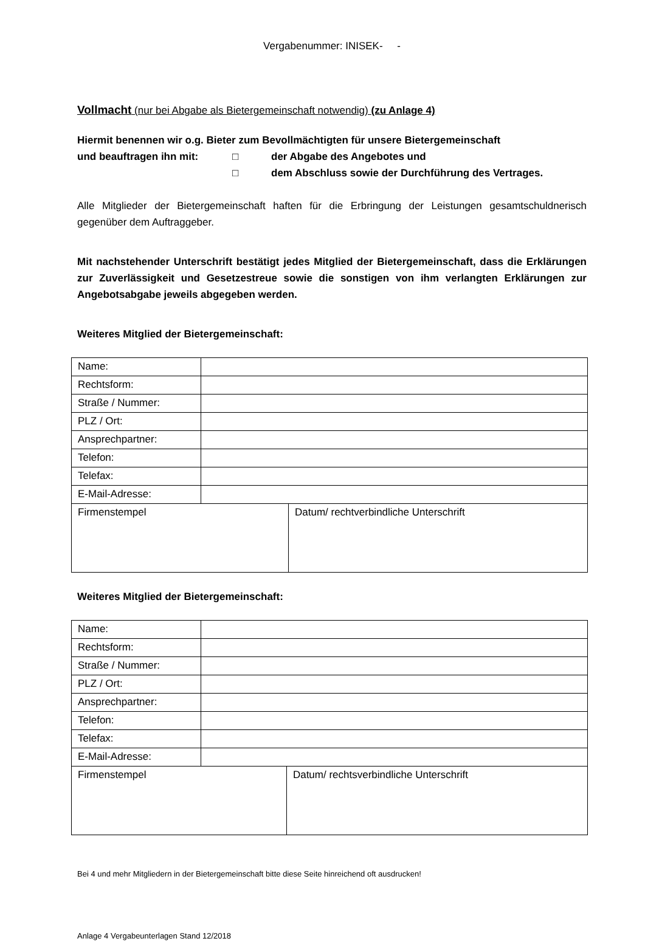Vergabenummer: INISEK- -
Vollmacht (nur bei Abgabe als Bietergemeinschaft notwendig) (zu Anlage 4)
Hiermit benennen wir o.g. Bieter zum Bevollmächtigten für unsere Bietergemeinschaft
und beauftragen ihn mit: □ der Abgabe des Angebotes und
□ dem Abschluss sowie der Durchführung des Vertrages.
Alle Mitglieder der Bietergemeinschaft haften für die Erbringung der Leistungen gesamtschuld­nerisch gegenüber dem Auftraggeber.
Mit nachstehender Unterschrift bestätigt jedes Mitglied der Bietergemeinschaft, dass die Erklärungen zur Zuverlässigkeit und Gesetzestreue sowie die sonstigen von ihm verlang­ten Erklärungen zur Angebotsabgabe jeweils abgegeben werden.
Weiteres Mitglied der Bietergemeinschaft:
| Name: | | |
| Rechtsform: | | |
| Straße / Nummer: | | |
| PLZ / Ort: | | |
| Ansprechpartner: | | |
| Telefon: | | |
| Telefax: | | |
| E-Mail-Adresse: | | |
| Firmenstempel | | Datum/ rechtverbindliche Unterschrift |
Weiteres Mitglied der Bietergemeinschaft:
| Name: | | |
| Rechtsform: | | |
| Straße / Nummer: | | |
| PLZ / Ort: | | |
| Ansprechpartner: | | |
| Telefon: | | |
| Telefax: | | |
| E-Mail-Adresse: | | |
| Firmenstempel | | Datum/ rechtsverbindliche Unterschrift |
Bei 4 und mehr Mitgliedern in der Bietergemeinschaft bitte diese Seite hinreichend oft ausdrucken!
Anlage 4 Vergabeunterlagen Stand 12/2018